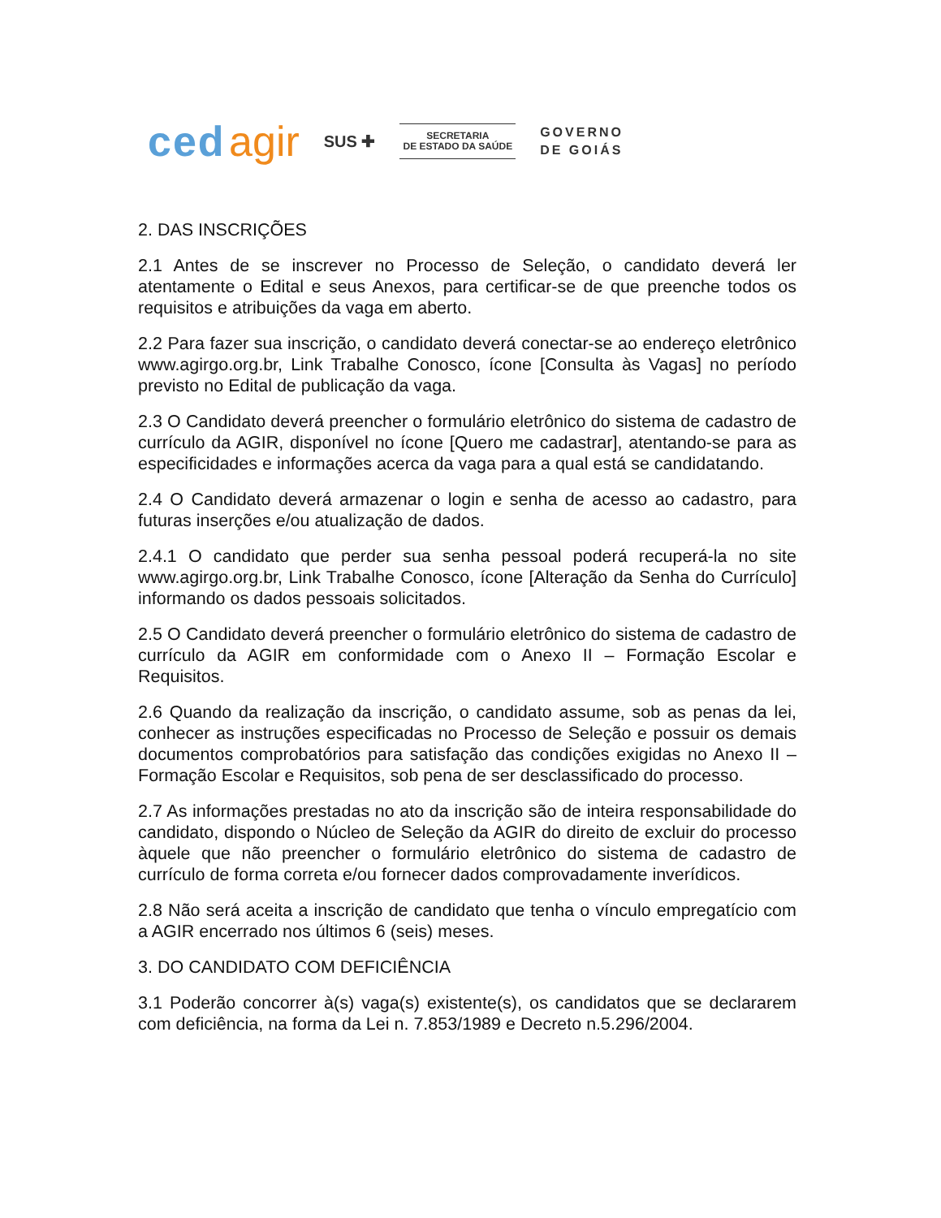ced agir
SUS ✚
SECRETARIA
DE ESTADO DA SAÚDE
GOVERNO
DE GOIÁS
2. DAS INSCRIÇÕES
2.1 Antes de se inscrever no Processo de Seleção, o candidato deverá ler atentamente o Edital e seus Anexos, para certificar-se de que preenche todos os requisitos e atribuições da vaga em aberto.
2.2 Para fazer sua inscrição, o candidato deverá conectar-se ao endereço eletrônico www.agirgo.org.br, Link Trabalhe Conosco, ícone [Consulta às Vagas] no período previsto no Edital de publicação da vaga.
2.3 O Candidato deverá preencher o formulário eletrônico do sistema de cadastro de currículo da AGIR, disponível no ícone [Quero me cadastrar], atentando-se para as especificidades e informações acerca da vaga para a qual está se candidatando.
2.4 O Candidato deverá armazenar o login e senha de acesso ao cadastro, para futuras inserções e/ou atualização de dados.
2.4.1 O candidato que perder sua senha pessoal poderá recuperá-la no site www.agirgo.org.br, Link Trabalhe Conosco, ícone [Alteração da Senha do Currículo] informando os dados pessoais solicitados.
2.5 O Candidato deverá preencher o formulário eletrônico do sistema de cadastro de currículo da AGIR em conformidade com o Anexo II – Formação Escolar e Requisitos.
2.6 Quando da realização da inscrição, o candidato assume, sob as penas da lei, conhecer as instruções especificadas no Processo de Seleção e possuir os demais documentos comprobatórios para satisfação das condições exigidas no Anexo II – Formação Escolar e Requisitos, sob pena de ser desclassificado do processo.
2.7 As informações prestadas no ato da inscrição são de inteira responsabilidade do candidato, dispondo o Núcleo de Seleção da AGIR do direito de excluir do processo àquele que não preencher o formulário eletrônico do sistema de cadastro de currículo de forma correta e/ou fornecer dados comprovadamente inverídicos.
2.8 Não será aceita a inscrição de candidato que tenha o vínculo empregatício com a AGIR encerrado nos últimos 6 (seis) meses.
3. DO CANDIDATO COM DEFICIÊNCIA
3.1 Poderão concorrer à(s) vaga(s) existente(s), os candidatos que se declararem com deficiência, na forma da Lei n. 7.853/1989 e Decreto n.5.296/2004.